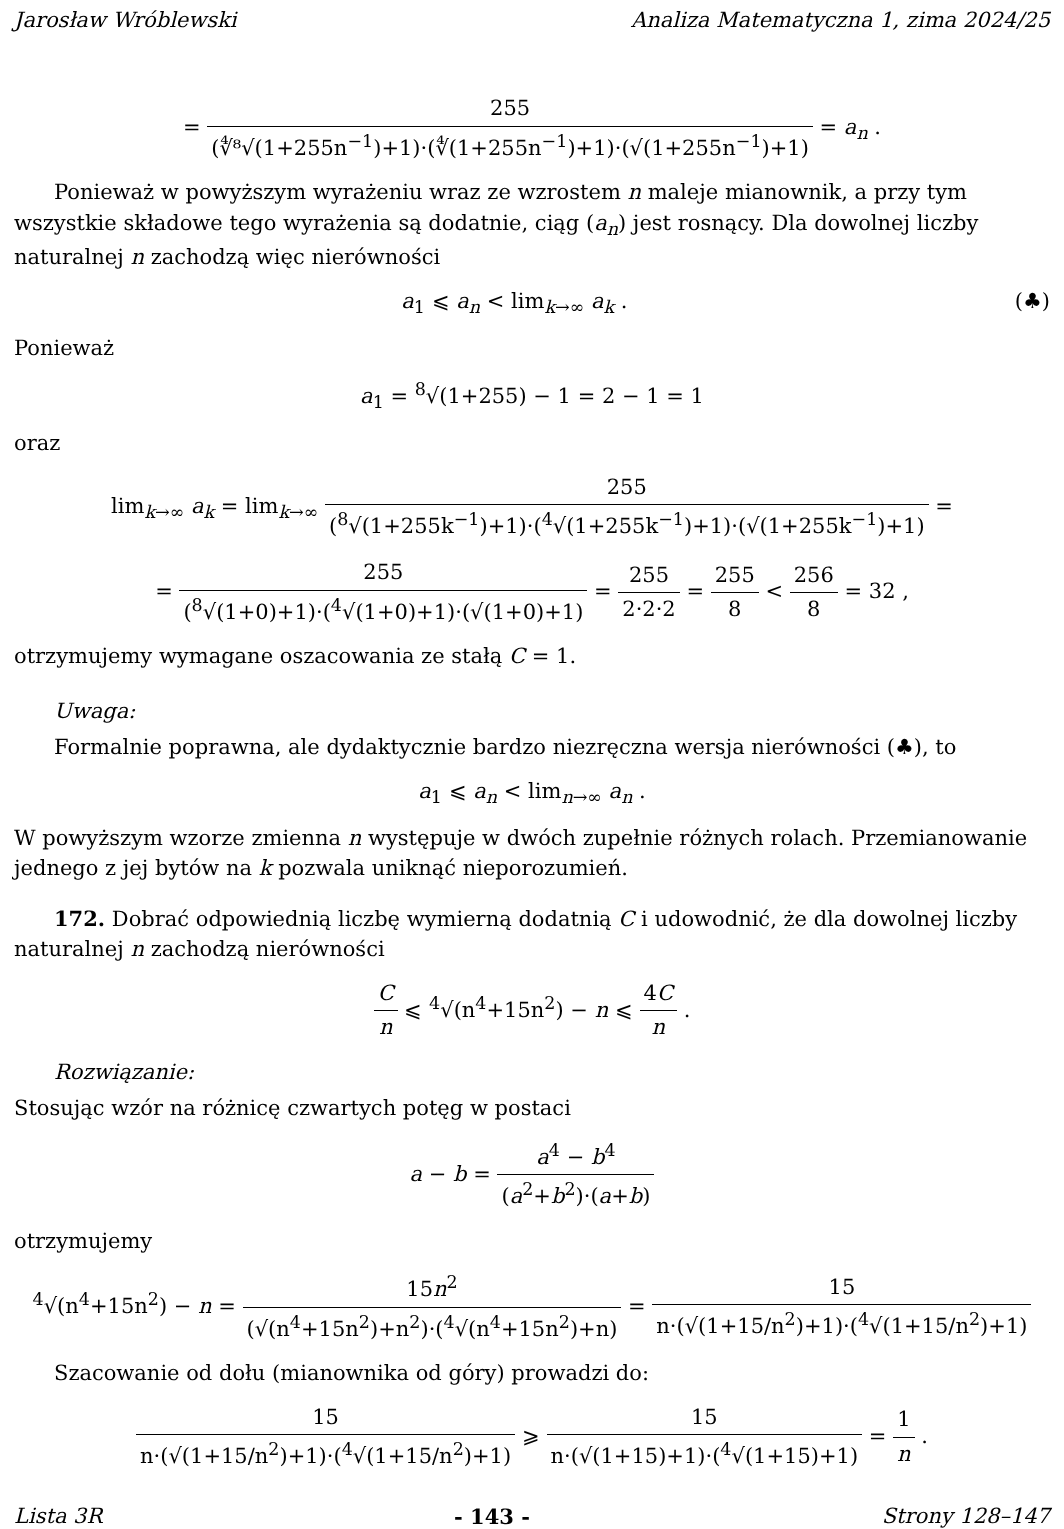Jarosław Wróblewski Analiza Matematyczna 1, zima 2024/25
= 255 (∜⁸√(1+255n<sup>−1</sup>)+1)·(∜(1+255n<sup>−1</sup>)+1)·(√(1+255n<sup>−1</sup>)+1) = a<sub>n</sub> .
Ponieważ w powyższym wyrażeniu wraz ze wzrostem n maleje mianownik, a przy tym wszystkie składowe tego wyrażenia są dodatnie, ciąg (a<sub>n</sub>) jest rosnący. Dla dowolnej liczby naturalnej n zachodzą więc nierówności
(♣) a<sub>1</sub> ⩽ a<sub>n</sub> < lim<sub>k→∞</sub> a<sub>k</sub> .
Ponieważ
a<sub>1</sub> = <sup>8</sup>√(1+255) − 1 = 2 − 1 = 1
oraz
lim<sub>k→∞</sub> a<sub>k</sub> = lim<sub>k→∞</sub> 255 (<sup>8</sup>√(1+255k<sup>−1</sup>)+1)·(<sup>4</sup>√(1+255k<sup>−1</sup>)+1)·(√(1+255k<sup>−1</sup>)+1) =
= 255 (<sup>8</sup>√(1+0)+1)·(<sup>4</sup>√(1+0)+1)·(√(1+0)+1) = 255 2·2·2 = 255 8 < 256 8 = 32 ,
otrzymujemy wymagane oszacowania ze stałą C = 1.
Uwaga:
Formalnie poprawna, ale dydaktycznie bardzo niezręczna wersja nierówności (♣), to
a<sub>1</sub> ⩽ a<sub>n</sub> < lim<sub>n→∞</sub> a<sub>n</sub> .
W powyższym wzorze zmienna n występuje w dwóch zupełnie różnych rolach. Przemianowanie jednego z jej bytów na k pozwala uniknąć nieporozumień.
172. Dobrać odpowiednią liczbę wymierną dodatnią C i udowodnić, że dla dowolnej liczby naturalnej n zachodzą nierówności
Cn ⩽ <sup>4</sup>√(n<sup>4</sup>+15n<sup>2</sup>) − n ⩽ 4C n .
Rozwiązanie:
Stosując wzór na różnicę czwartych potęg w postaci
a − b = a<sup>4</sup> − b<sup>4</sup> (a<sup>2</sup>+b<sup>2</sup>)·(a+b)
otrzymujemy
<sup>4</sup>√(n<sup>4</sup>+15n<sup>2</sup>) − n = 15n<sup>2</sup> (√(n<sup>4</sup>+15n<sup>2</sup>)+n<sup>2</sup>)·(<sup>4</sup>√(n<sup>4</sup>+15n<sup>2</sup>)+n) = 15 n·(√(1+15/n<sup>2</sup>)+1)·(<sup>4</sup>√(1+15/n<sup>2</sup>)+1)
Szacowanie od dołu (mianownika od góry) prowadzi do:
15 n·(√(1+15/n<sup>2</sup>)+1)·(<sup>4</sup>√(1+15/n<sup>2</sup>)+1) ⩾ 15 n·(√(1+15)+1)·(<sup>4</sup>√(1+15)+1) = 1 n .
Lista 3R - 143 - Strony 128–147